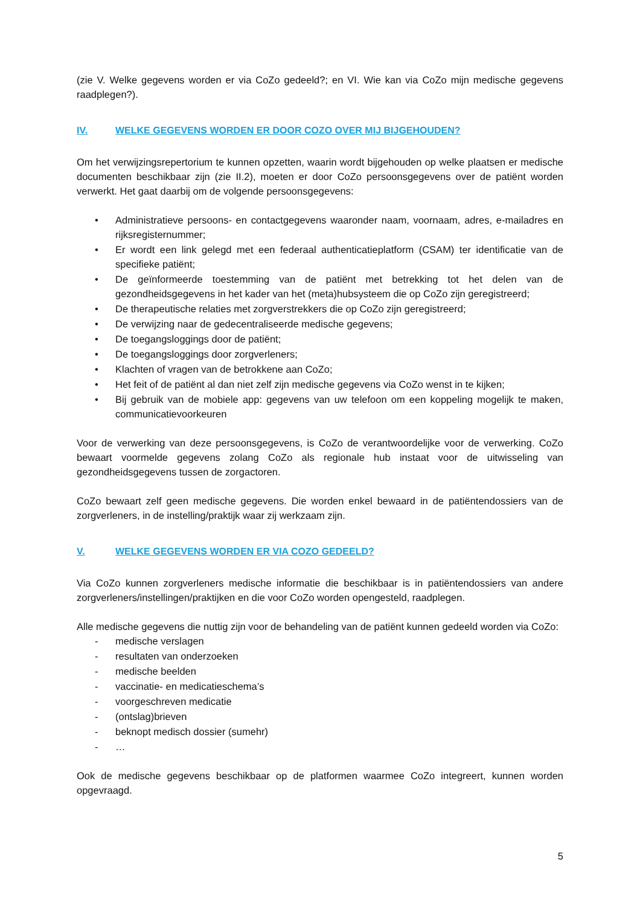(zie V. Welke gegevens worden er via CoZo gedeeld?; en VI. Wie kan via CoZo mijn medische gegevens raadplegen?).
IV. WELKE GEGEVENS WORDEN ER DOOR COZO OVER MIJ BIJGEHOUDEN?
Om het verwijzingsrepertorium te kunnen opzetten, waarin wordt bijgehouden op welke plaatsen er medische documenten beschikbaar zijn (zie II.2), moeten er door CoZo persoonsgegevens over de patiënt worden verwerkt. Het gaat daarbij om de volgende persoonsgegevens:
• Administratieve persoons- en contactgegevens waaronder naam, voornaam, adres, e-mailadres en rijksregisternummer;
• Er wordt een link gelegd met een federaal authenticatieplatform (CSAM) ter identificatie van de specifieke patiënt;
• De geïnformeerde toestemming van de patiënt met betrekking tot het delen van de gezondheidsgegevens in het kader van het (meta)hubsysteem die op CoZo zijn geregistreerd;
• De therapeutische relaties met zorgverstrekkers die op CoZo zijn geregistreerd;
• De verwijzing naar de gedecentraliseerde medische gegevens;
• De toegangsloggings door de patiënt;
• De toegangsloggings door zorgverleners;
• Klachten of vragen van de betrokkene aan CoZo;
• Het feit of de patiënt al dan niet zelf zijn medische gegevens via CoZo wenst in te kijken;
• Bij gebruik van de mobiele app: gegevens van uw telefoon om een koppeling mogelijk te maken, communicatievoorkeuren
Voor de verwerking van deze persoonsgegevens, is CoZo de verantwoordelijke voor de verwerking. CoZo bewaart voormelde gegevens zolang CoZo als regionale hub instaat voor de uitwisseling van gezondheidsgegevens tussen de zorgactoren.
CoZo bewaart zelf geen medische gegevens. Die worden enkel bewaard in de patiëntendossiers van de zorgverleners, in de instelling/praktijk waar zij werkzaam zijn.
V. WELKE GEGEVENS WORDEN ER VIA COZO GEDEELD?
Via CoZo kunnen zorgverleners medische informatie die beschikbaar is in patiëntendossiers van andere zorgverleners/instellingen/praktijken en die voor CoZo worden opengesteld, raadplegen.
Alle medische gegevens die nuttig zijn voor de behandeling van de patiënt kunnen gedeeld worden via CoZo:
- medische verslagen
- resultaten van onderzoeken
- medische beelden
- vaccinatie- en medicatieschema’s
- voorgeschreven medicatie
- (ontslag)brieven
- beknopt medisch dossier (sumehr)
- …
Ook de medische gegevens beschikbaar op de platformen waarmee CoZo integreert, kunnen worden opgevraagd.
5